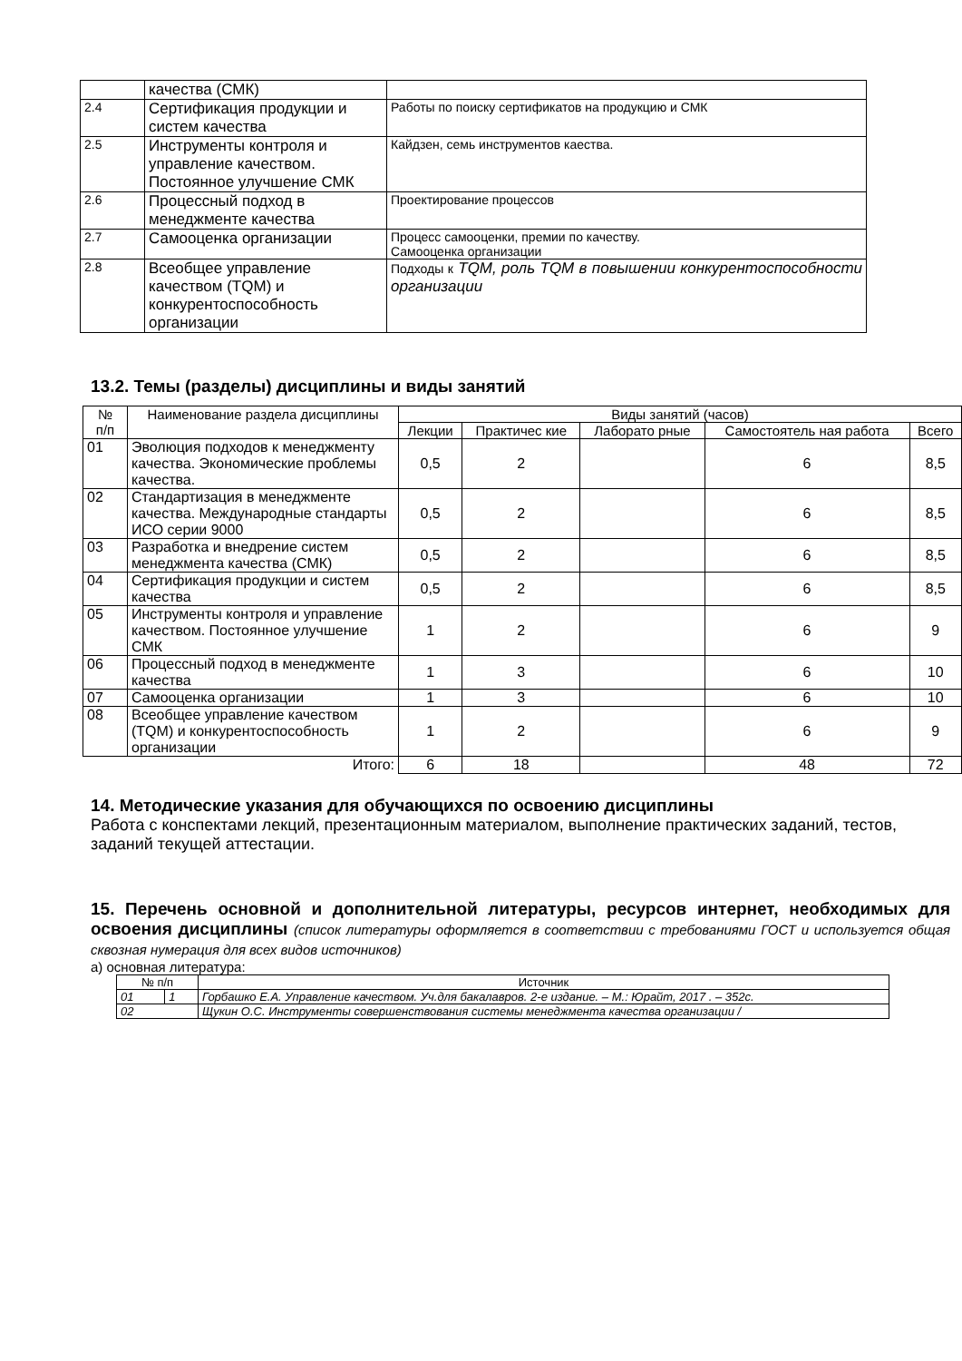| | качества (СМК) | |
| 2.4 | Сертификация продукции и систем качества | Работы по поиску сертификатов на продукцию и СМК |
| 2.5 | Инструменты контроля и управление качеством. Постоянное улучшение СМК | Кайдзен, семь инструментов каества. |
| 2.6 | Процессный подход в менеджменте качества | Проектирование процессов |
| 2.7 | Самооценка организации | Процесс самооценки, премии по качеству. Самооценка организации |
| 2.8 | Всеобщее управление качеством (TQM) и конкурентоспособность организации | Подходы к TQM, роль TQM в повышении конкурентоспособности организации |
13.2. Темы (разделы) дисциплины и виды занятий
| № п/п | Наименование раздела дисциплины | Виды занятий (часов) | | | | |
| --- | --- | --- | --- | --- | --- | --- |
| | | Лекции | Практичес кие | Лаборато рные | Самостоятель ная работа | Всего |
| 01 | Эволюция подходов к менеджменту качества. Экономические проблемы качества. | 0,5 | 2 | | 6 | 8,5 |
| 02 | Стандартизация в менеджменте качества. Международные стандарты ИСО серии 9000 | 0,5 | 2 | | 6 | 8,5 |
| 03 | Разработка и внедрение систем менеджмента качества (СМК) | 0,5 | 2 | | 6 | 8,5 |
| 04 | Сертификация продукции и систем качества | 0,5 | 2 | | 6 | 8,5 |
| 05 | Инструменты контроля и управление качеством. Постоянное улучшение СМК | 1 | 2 | | 6 | 9 |
| 06 | Процессный подход в менеджменте качества | 1 | 3 | | 6 | 10 |
| 07 | Самооценка организации | 1 | 3 | | 6 | 10 |
| 08 | Всеобщее управление качеством (TQM) и конкурентоспособность организации | 1 | 2 | | 6 | 9 |
| Итого: | | 6 | 18 | | 48 | 72 |
14. Методические указания для обучающихся по освоению дисциплины
Работа с конспектами лекций, презентационным материалом, выполнение практических заданий, тестов, заданий текущей аттестации.
15. Перечень основной и дополнительной литературы, ресурсов интернет, необходимых для освоения дисциплины (список литературы оформляется в соответствии с требованиями ГОСТ и используется общая сквозная нумерация для всех видов источников)
а) основная литература:
| № п/п | | Источник |
| 01 | 1 | Горбашко Е.А. Управление качеством. Уч.для бакалавров. 2-е издание. – М.: Юрайт, 2017 . – 352с. |
| 02 | | Щукин О.С. Инструменты совершенствования системы менеджмента качества организации / |